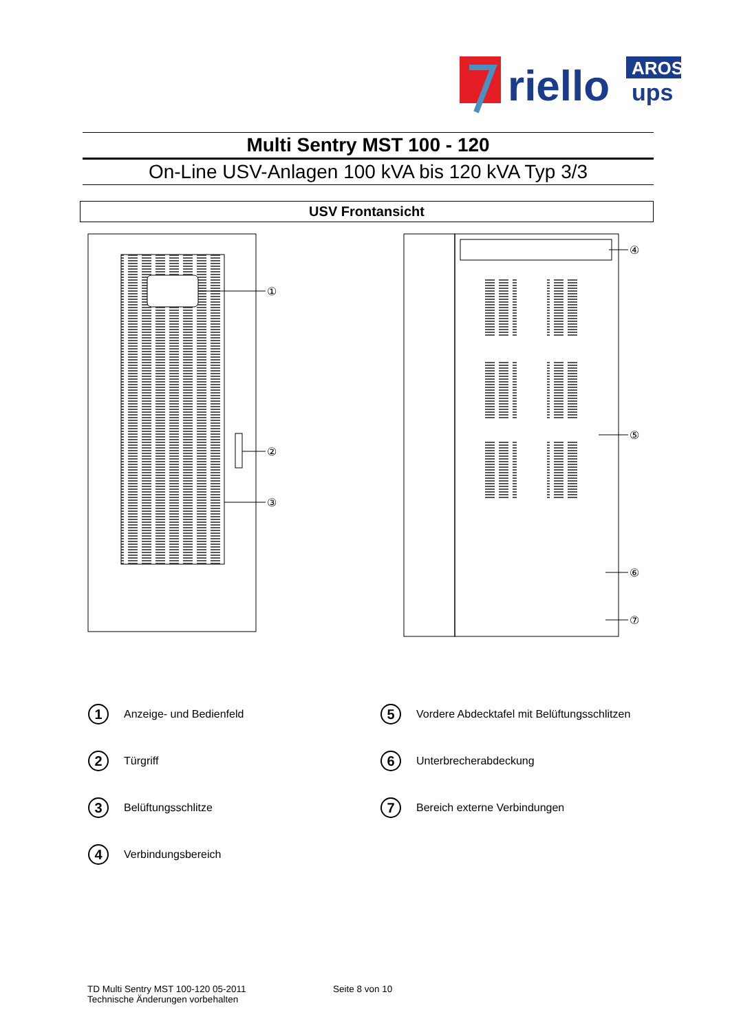riello
AROS
ups
Multi Sentry MST 100 - 120
On-Line USV-Anlagen 100 kVA bis 120 kVA Typ 3/3
USV Frontansicht
①
②
③
④
⑤
⑥
⑦
1 Anzeige- und Bedienfeld
5 Vordere Abdecktafel mit Belüftungsschlitzen
2 Türgriff
6 Unterbrecherabdeckung
3 Belüftungsschlitze
7 Bereich externe Verbindungen
4 Verbindungsbereich
TD Multi Sentry MST 100-120 05-2011 Seite 8 von 10
Technische Änderungen vorbehalten